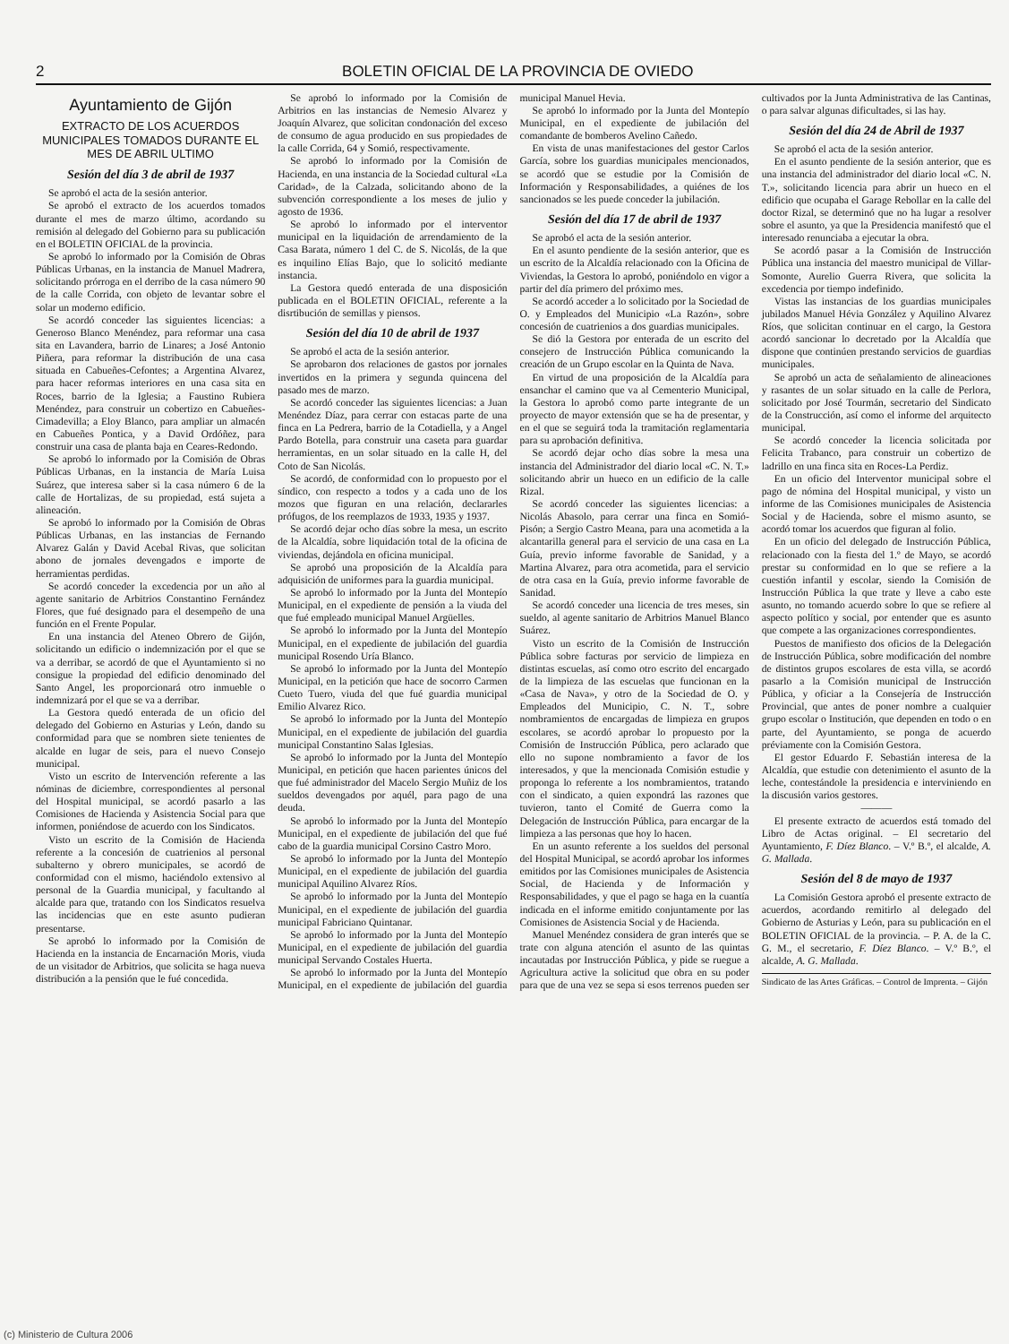2 BOLETIN OFICIAL DE LA PROVINCIA DE OVIEDO
Ayuntamiento de Gijón
EXTRACTO DE LOS ACUERDOS MUNICIPALES TOMADOS DURANTE EL MES DE ABRIL ULTIMO
Sesión del día 3 de abril de 1937
Se aprobó el acta de la sesión anterior.
Se aprobó el extracto de los acuerdos tomados durante el mes de marzo último, acordando su remisión al delegado del Gobierno para su publicación en el BOLETIN OFICIAL de la provincia.
Se aprobó lo informado por la Comisión de Obras Públicas Urbanas, en la instancia de Manuel Madrera, solicitando prórroga en el derribo de la casa número 90 de la calle Corrida, con objeto de levantar sobre el solar un moderno edificio.
Se acordó conceder las siguientes licencias: a Generoso Blanco Menéndez, para reformar una casa sita en Lavandera, barrio de Linares; a José Antonio Piñera, para reformar la distribución de una casa situada en Cabueñes-Cefontes; a Argentina Alvarez, para hacer reformas interiores en una casa sita en Roces, barrio de la Iglesia; a Faustino Rubiera Menéndez, para construir un cobertizo en Cabueñes-Cimadevilla; a Eloy Blanco, para ampliar un almacén en Cabueñes Pontica, y a David Ordóñez, para construir una casa de planta baja en Ceares-Redondo.
Se aprobó lo informado por la Comisión de Obras Públicas Urbanas, en la instancia de María Luisa Suárez, que interesa saber si la casa número 6 de la calle de Hortalizas, de su propiedad, está sujeta a alineación.
Se aprobó lo informado por la Comisión de Obras Públicas Urbanas, en las instancias de Fernando Alvarez Galán y David Acebal Rivas, que solicitan abono de jornales devengados e importe de herramientas perdidas.
Se acordó conceder la excedencia por un año al agente sanitario de Arbitrios Constantino Fernández Flores, que fué designado para el desempeño de una función en el Frente Popular.
En una instancia del Ateneo Obrero de Gijón, solicitando un edificio o indemnización por el que se va a derribar, se acordó de que el Ayuntamiento si no consigue la propiedad del edificio denominado del Santo Angel, les proporcionará otro inmueble o indemnizará por el que se va a derribar.
La Gestora quedó enterada de un oficio del delegado del Gobierno en Asturias y León, dando su conformidad para que se nombren siete tenientes de alcalde en lugar de seis, para el nuevo Consejo municipal.
Visto un escrito de Intervención referente a las nóminas de diciembre, correspondientes al personal del Hospital municipal, se acordó pasarlo a las Comisiones de Hacienda y Asistencia Social para que informen, poniéndose de acuerdo con los Sindicatos.
Visto un escrito de la Comisión de Hacienda referente a la concesión de cuatrienios al personal subalterno y obrero municipales, se acordó de conformidad con el mismo, haciéndolo extensivo al personal de la Guardia municipal, y facultando al alcalde para que, tratando con los Sindicatos resuelva las incidencias que en este asunto pudieran presentarse.
Se aprobó lo informado por la Comisión de Hacienda en la instancia de Encarnación Moris, viuda de un visitador de Arbitrios, que solicita se haga nueva distribución a la pensión que le fué concedida.
Se aprobó lo informado por la Comisión de Arbitrios en las instancias de Nemesio Alvarez y Joaquín Alvarez, que solicitan condonación del exceso de consumo de agua producido en sus propiedades de la calle Corrida, 64 y Somió, respectivamente.
Se aprobó lo informado por la Comisión de Hacienda, en una instancia de la Sociedad cultural «La Caridad», de la Calzada, solicitando abono de la subvención correspondiente a los meses de julio y agosto de 1936.
Se aprobó lo informado por el interventor municipal en la liquidación de arrendamiento de la Casa Barata, número 1 del C. de S. Nicolás, de la que es inquilino Elías Bajo, que lo solicitó mediante instancia.
La Gestora quedó enterada de una disposición publicada en el BOLETIN OFICIAL, referente a la disrtibución de semillas y piensos.
Sesión del día 10 de abril de 1937
Se aprobó el acta de la sesión anterior.
Se aprobaron dos relaciones de gastos por jornales invertidos en la primera y segunda quincena del pasado mes de marzo.
Se acordó conceder las siguientes licencias: a Juan Menéndez Díaz, para cerrar con estacas parte de una finca en La Pedrera, barrio de la Cotadiella, y a Angel Pardo Botella, para construir una caseta para guardar herramientas, en un solar situado en la calle H, del Coto de San Nicolás.
Se acordó, de conformidad con lo propuesto por el síndico, con respecto a todos y a cada uno de los mozos que figuran en una relación, declararles prófugos, de los reemplazos de 1933, 1935 y 1937.
Se acordó dejar ocho días sobre la mesa, un escrito de la Alcaldía, sobre liquidación total de la oficina de viviendas, dejándola en oficina municipal.
Se aprobó una proposición de la Alcaldía para adquisición de uniformes para la guardia municipal.
Se aprobó lo informado por la Junta del Montepío Municipal, en el expediente de pensión a la viuda del que fué empleado municipal Manuel Argüelles.
Se aprobó lo informado por la Junta del Montepío Municipal, en el expediente de jubilación del guardia municipal Rosendo Uría Blanco.
Se aprobó lo informado por la Junta del Montepío Municipal, en la petición que hace de socorro Carmen Cueto Tuero, viuda del que fué guardia municipal Emilio Alvarez Rico.
Se aprobó lo informado por la Junta del Montepío Municipal, en el expediente de jubilación del guardia municipal Constantino Salas Iglesias.
Se aprobó lo informado por la Junta del Montepío Municipal, en petición que hacen parientes únicos del que fué administrador del Macelo Sergio Muñiz de los sueldos devengados por aquél, para pago de una deuda.
Se aprobó lo informado por la Junta del Montepío Municipal, en el expediente de jubilación del que fué cabo de la guardia municipal Corsino Castro Moro.
Se aprobó lo informado por la Junta del Montepío Municipal, en el expediente de jubilación del guardia municipal Aquilino Alvarez Ríos.
Se aprobó lo informado por la Junta del Montepío Municipal, en el expediente de jubilación del guardia municipal Fabriciano Quintanar.
Se aprobó lo informado por la Junta del Montepío Municipal, en el expediente de jubilación del guardia municipal Servando Costales Huerta.
Se aprobó lo informado por la Junta del Montepío Municipal, en el expediente de jubilación del guardia municipal Manuel Hevia.
Se aprobó lo informado por la Junta del Montepío Municipal, en el expediente de jubilación del comandante de bomberos Avelino Cañedo.
En vista de unas manifestaciones del gestor Carlos García, sobre los guardias municipales mencionados, se acordó que se estudie por la Comisión de Información y Responsabilidades, a quiénes de los sancionados se les puede conceder la jubilación.
Sesión del día 17 de abril de 1937
Se aprobó el acta de la sesión anterior.
En el asunto pendiente de la sesión anterior, que es un escrito de la Alcaldía relacionado con la Oficina de Viviendas, la Gestora lo aprobó, poniéndolo en vigor a partir del día primero del próximo mes.
Se acordó acceder a lo solicitado por la Sociedad de O. y Empleados del Municipio «La Razón», sobre concesión de cuatrienios a dos guardias municipales.
Se dió la Gestora por enterada de un escrito del consejero de Instrucción Pública comunicando la creación de un Grupo escolar en la Quinta de Nava.
En virtud de una proposición de la Alcaldía para ensanchar el camino que va al Cementerio Municipal, la Gestora lo aprobó como parte integrante de un proyecto de mayor extensión que se ha de presentar, y en el que se seguirá toda la tramitación reglamentaria para su aprobación definitiva.
Se acordó dejar ocho días sobre la mesa una instancia del Administrador del diario local «C. N. T.» solicitando abrir un hueco en un edificio de la calle Rizal.
Se acordó conceder las siguientes licencias: a Nicolás Abasolo, para cerrar una finca en Somió-Pisón; a Sergio Castro Meana, para una acometida a la alcantarilla general para el servicio de una casa en La Guía, previo informe favorable de Sanidad, y a Martina Alvarez, para otra acometida, para el servicio de otra casa en la Guía, previo informe favorable de Sanidad.
Se acordó conceder una licencia de tres meses, sin sueldo, al agente sanitario de Arbitrios Manuel Blanco Suárez.
Visto un escrito de la Comisión de Instrucción Pública sobre facturas por servicio de limpieza en distintas escuelas, así como otro escrito del encargado de la limpieza de las escuelas que funcionan en la «Casa de Nava», y otro de la Sociedad de O. y Empleados del Municipio, C. N. T., sobre nombramientos de encargadas de limpieza en grupos escolares, se acordó aprobar lo propuesto por la Comisión de Instrucción Pública, pero aclarado que ello no supone nombramiento a favor de los interesados, y que la mencionada Comisión estudie y proponga lo referente a los nombramientos, tratando con el sindicato, a quien expondrá las razones que tuvieron, tanto el Comité de Guerra como la Delegación de Instrucción Pública, para encargar de la limpieza a las personas que hoy lo hacen.
En un asunto referente a los sueldos del personal del Hospital Municipal, se acordó aprobar los informes emitidos por las Comisiones municipales de Asistencia Social, de Hacienda y de Información y Responsabilidades, y que el pago se haga en la cuantía indicada en el informe emitido conjuntamente por las Comisiones de Asistencia Social y de Hacienda.
Manuel Menéndez considera de gran interés que se trate con alguna atención el asunto de las quintas incautadas por Instrucción Pública, y pide se ruegue a Agricultura active la solicitud que obra en su poder para que de una vez se sepa si esos terrenos pueden ser cultivados por la Junta Administrativa de las Cantinas, o para salvar algunas dificultades, si las hay.
Sesión del día 24 de Abril de 1937
Se aprobó el acta de la sesión anterior.
En el asunto pendiente de la sesión anterior, que es una instancia del administrador del diario local «C. N. T.», solicitando licencia para abrir un hueco en el edificio que ocupaba el Garage Rebollar en la calle del doctor Rizal, se determinó que no ha lugar a resolver sobre el asunto, ya que la Presidencia manifestó que el interesado renunciaba a ejecutar la obra.
Se acordó pasar a la Comisión de Instrucción Pública una instancia del maestro municipal de Villar-Somonte, Aurelio Guerra Rivera, que solicita la excedencia por tiempo indefinido.
Vistas las instancias de los guardias municipales jubilados Manuel Hévia González y Aquilino Alvarez Ríos, que solicitan continuar en el cargo, la Gestora acordó sancionar lo decretado por la Alcaldía que dispone que continúen prestando servicios de guardias municipales.
Se aprobó un acta de señalamiento de alineaciones y rasantes de un solar situado en la calle de Perlora, solicitado por José Tourmán, secretario del Sindicato de la Construcción, así como el informe del arquitecto municipal.
Se acordó conceder la licencia solicitada por Felicita Trabanco, para construir un cobertizo de ladrillo en una finca sita en Roces-La Perdiz.
En un oficio del Interventor municipal sobre el pago de nómina del Hospital municipal, y visto un informe de las Comisiones municipales de Asistencia Social y de Hacienda, sobre el mismo asunto, se acordó tomar los acuerdos que figuran al folio.
En un oficio del delegado de Instrucción Pública, relacionado con la fiesta del 1.º de Mayo, se acordó prestar su conformidad en lo que se refiere a la cuestión infantil y escolar, siendo la Comisión de Instrucción Pública la que trate y lleve a cabo este asunto, no tomando acuerdo sobre lo que se refiere al aspecto político y social, por entender que es asunto que compete a las organizaciones correspondientes.
Puestos de manifiesto dos oficios de la Delegación de Instrucción Pública, sobre modificación del nombre de distintos grupos escolares de esta villa, se acordó pasarlo a la Comisión municipal de Instrucción Pública, y oficiar a la Consejería de Instrucción Provincial, que antes de poner nombre a cualquier grupo escolar o Institución, que dependen en todo o en parte, del Ayuntamiento, se ponga de acuerdo préviamente con la Comisión Gestora.
El gestor Eduardo F. Sebastián interesa de la Alcaldía, que estudie con detenimiento el asunto de la leche, contestándole la presidencia e interviniendo en la discusión varios gestores.
———
El presente extracto de acuerdos está tomado del Libro de Actas original. – El secretario del Ayuntamiento, F. Díez Blanco. – V.º B.º, el alcalde, A. G. Mallada.
Sesión del 8 de mayo de 1937
La Comisión Gestora aprobó el presente extracto de acuerdos, acordando remitirlo al delegado del Gobierno de Asturias y León, para su publicación en el BOLETIN OFICIAL de la provincia. – P. A. de la C. G. M., el secretario, F. Díez Blanco. – V.º B.º, el alcalde, A. G. Mallada.
Sindicato de las Artes Gráficas. – Control de Imprenta. – Gijón
(c) Ministerio de Cultura 2006